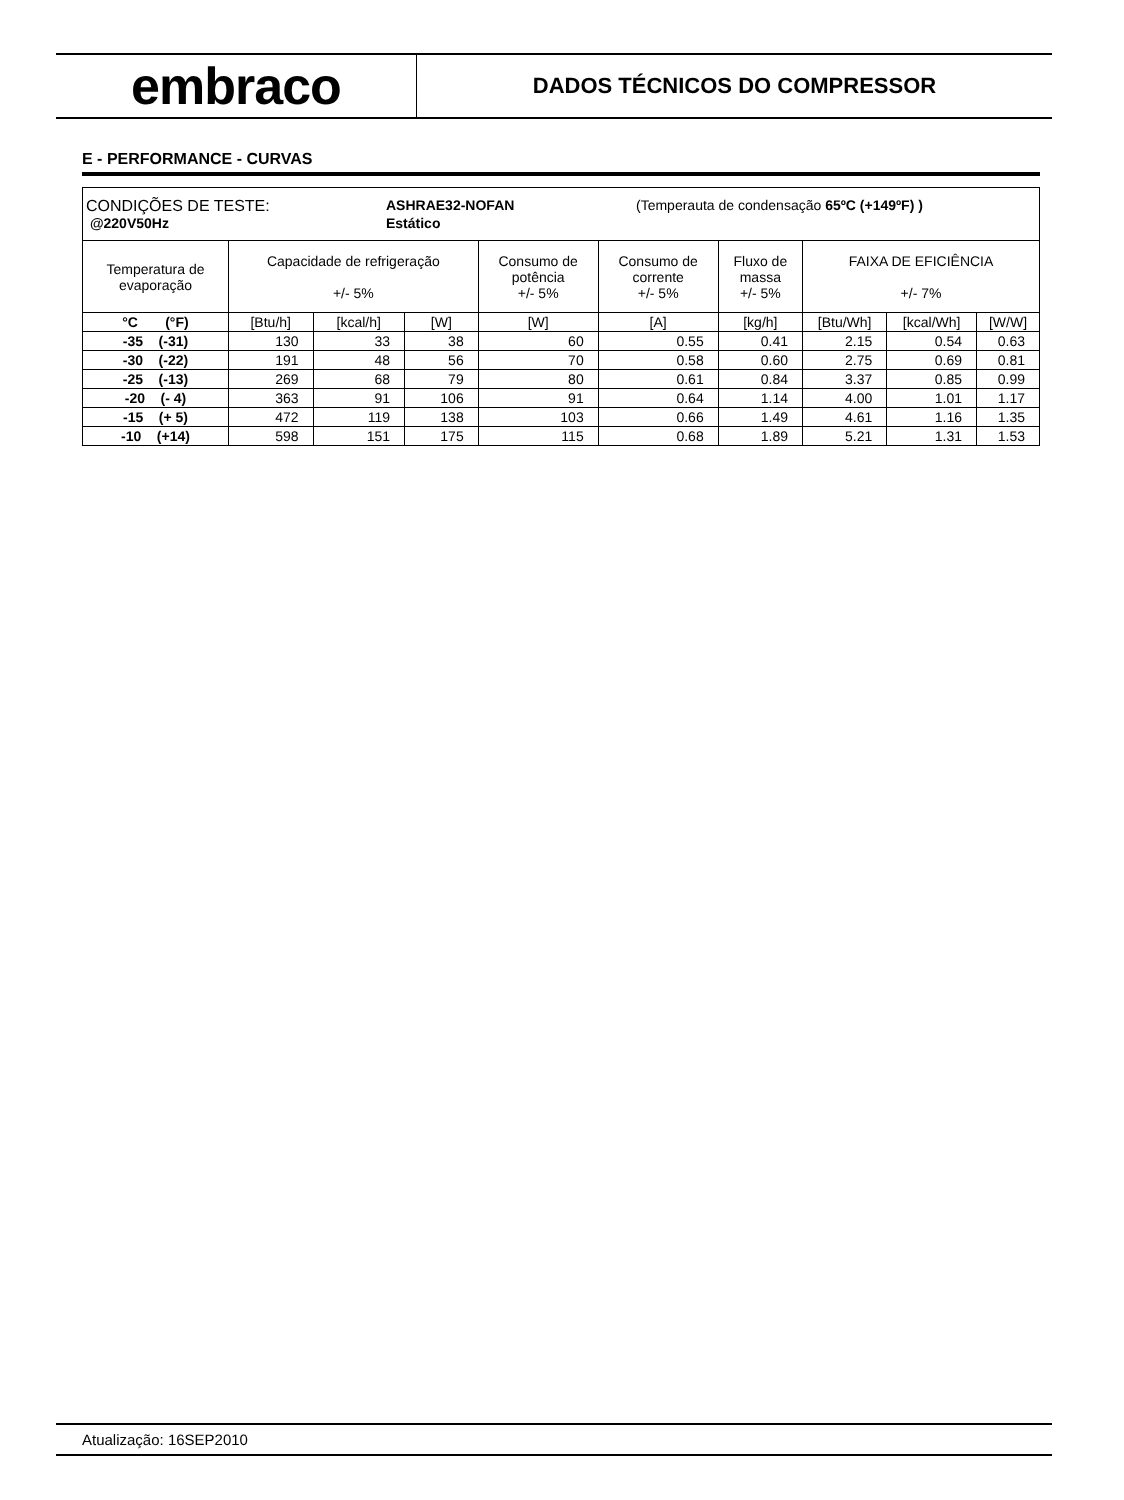embraco
DADOS TÉCNICOS DO COMPRESSOR
E - PERFORMANCE - CURVAS
| CONDIÇÕES DE TESTE: ASHRAE32-NOFAN (Temperauta de condensação 65ºC (+149ºF) ) @220V50Hz Estático | | | | | | | | | |
| Temperatura de evaporação | Capacidade de refrigeração +/- 5% | | | Consumo de potência +/- 5% | Consumo de corrente +/- 5% | Fluxo de massa +/- 5% | FAIXA DE EFICIÊNCIA +/- 7% | | |
| °C (°F) | [Btu/h] | [kcal/h] | [W] | [W] | [A] | [kg/h] | [Btu/Wh] | [kcal/Wh] | [W/W] |
| -35 (-31) | 130 | 33 | 38 | 60 | 0.55 | 0.41 | 2.15 | 0.54 | 0.63 |
| -30 (-22) | 191 | 48 | 56 | 70 | 0.58 | 0.60 | 2.75 | 0.69 | 0.81 |
| -25 (-13) | 269 | 68 | 79 | 80 | 0.61 | 0.84 | 3.37 | 0.85 | 0.99 |
| -20 (- 4) | 363 | 91 | 106 | 91 | 0.64 | 1.14 | 4.00 | 1.01 | 1.17 |
| -15 (+ 5) | 472 | 119 | 138 | 103 | 0.66 | 1.49 | 4.61 | 1.16 | 1.35 |
| -10 (+14) | 598 | 151 | 175 | 115 | 0.68 | 1.89 | 5.21 | 1.31 | 1.53 |
Atualização: 16SEP2010